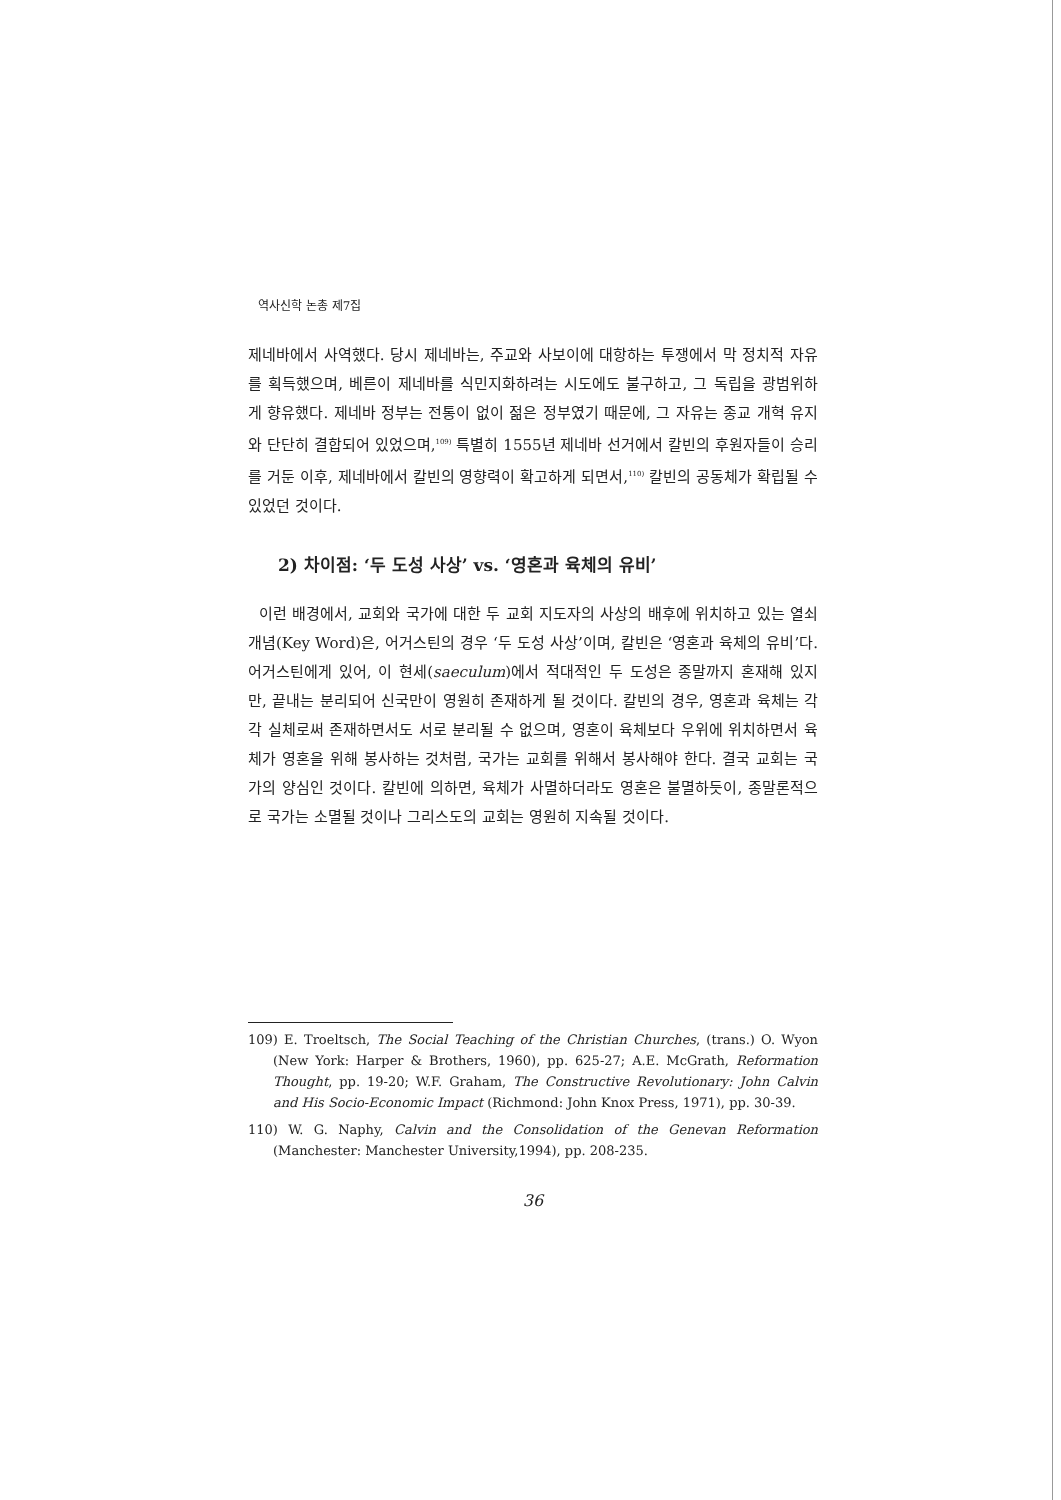역사신학 논총 제7집
제네바에서 사역했다. 당시 제네바는, 주교와 사보이에 대항하는 투쟁에서 막 정치적 자유를 획득했으며, 베른이 제네바를 식민지화하려는 시도에도 불구하고, 그 독립을 광범위하게 향유했다. 제네바 정부는 전통이 없이 젊은 정부였기 때문에, 그 자유는 종교 개혁 유지와 단단히 결합되어 있었으며,<sup>109)</sup> 특별히 1555년 제네바 선거에서 칼빈의 후원자들이 승리를 거둔 이후, 제네바에서 칼빈의 영향력이 확고하게 되면서,<sup>110)</sup> 칼빈의 공동체가 확립될 수 있었던 것이다.
2) 차이점: ‘두 도성 사상’ vs. ‘영혼과 육체의 유비’
이런 배경에서, 교회와 국가에 대한 두 교회 지도자의 사상의 배후에 위치하고 있는 열쇠 개념(Key Word)은, 어거스틴의 경우 ‘두 도성 사상’이며, 칼빈은 ‘영혼과 육체의 유비’다. 어거스틴에게 있어, 이 현세(saeculum)에서 적대적인 두 도성은 종말까지 혼재해 있지만, 끝내는 분리되어 신국만이 영원히 존재하게 될 것이다. 칼빈의 경우, 영혼과 육체는 각각 실체로써 존재하면서도 서로 분리될 수 없으며, 영혼이 육체보다 우위에 위치하면서 육체가 영혼을 위해 봉사하는 것처럼, 국가는 교회를 위해서 봉사해야 한다. 결국 교회는 국가의 양심인 것이다. 칼빈에 의하면, 육체가 사멸하더라도 영혼은 불멸하듯이, 종말론적으로 국가는 소멸될 것이나 그리스도의 교회는 영원히 지속될 것이다.
109) E. Troeltsch, The Social Teaching of the Christian Churches, (trans.) O. Wyon (New York: Harper & Brothers, 1960), pp. 625-27; A.E. McGrath, Reformation Thought, pp. 19-20; W.F. Graham, The Constructive Revolutionary: John Calvin and His Socio-Economic Impact (Richmond: John Knox Press, 1971), pp. 30-39.
110) W. G. Naphy, Calvin and the Consolidation of the Genevan Reformation (Manchester: Manchester University,1994), pp. 208-235.
36